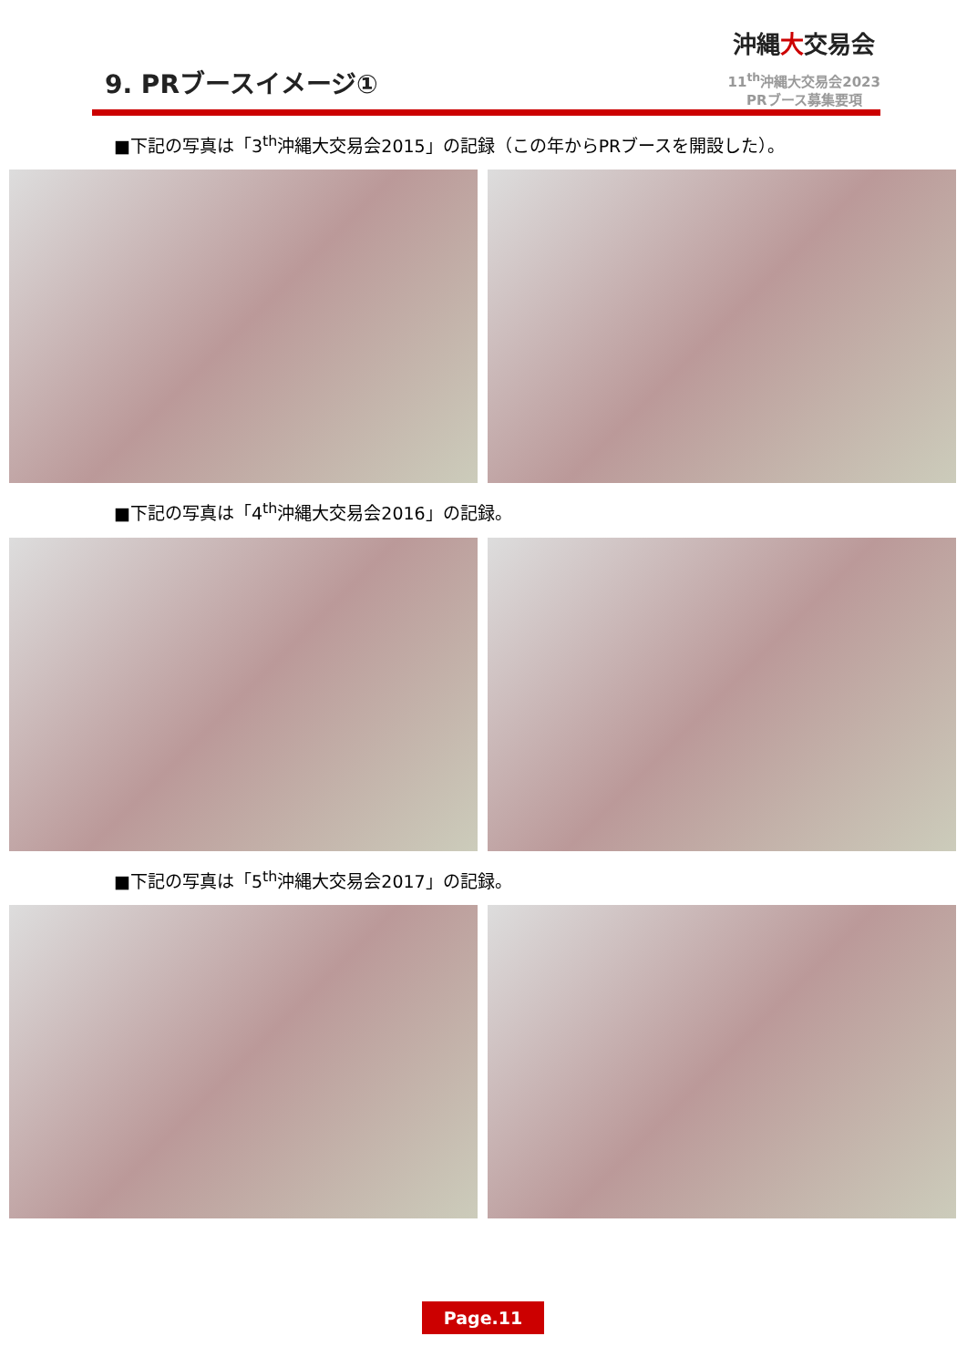9. PRブースイメージ①
沖縄大交易会
11<sup>th</sup>沖縄大交易会2023
PRブース募集要項
■下記の写真は「3<sup>th</sup>沖縄大交易会2015」の記録（この年からPRブースを開設した）。
■下記の写真は「4<sup>th</sup>沖縄大交易会2016」の記録。
■下記の写真は「5<sup>th</sup>沖縄大交易会2017」の記録。
Page.11